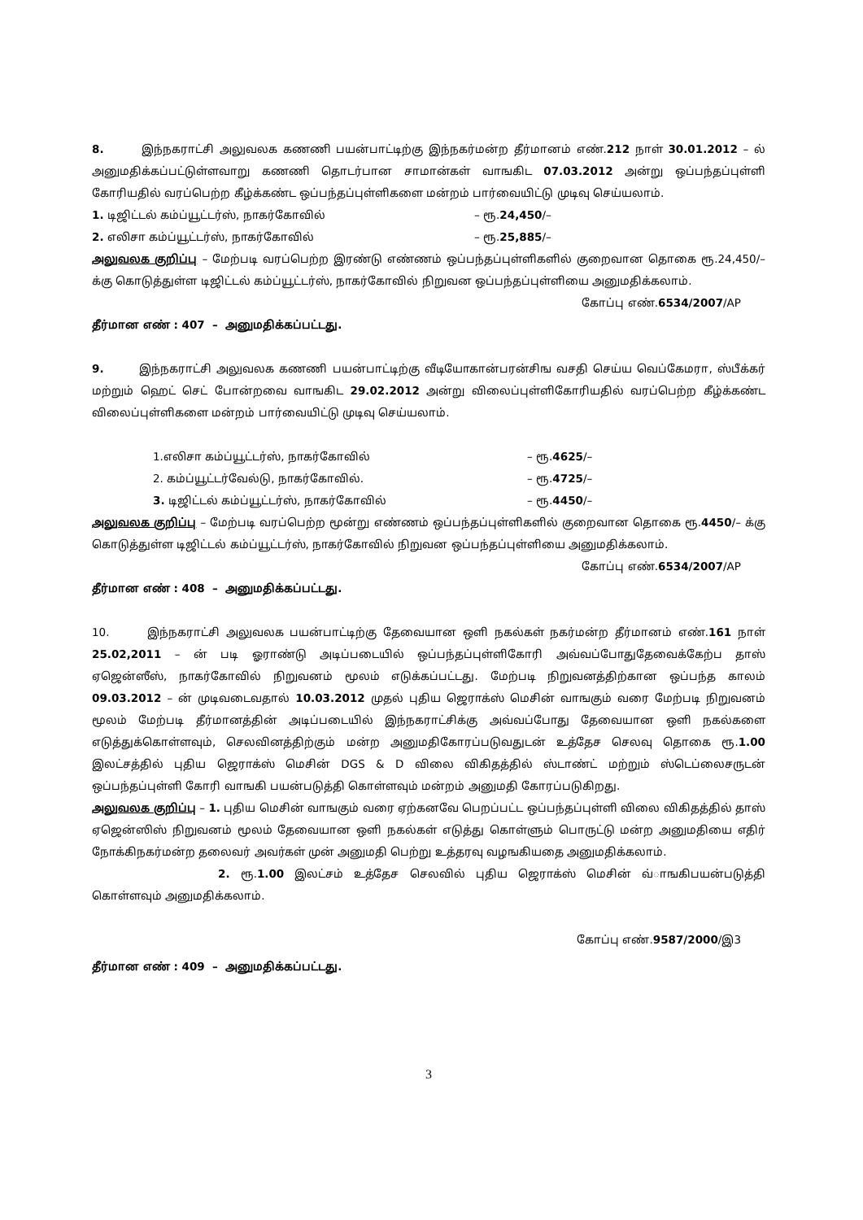8. இந்நகராட்சி அலுவலக கணணி பயன்பாட்டிற்கு இந்நகர்மன்ற தீர்மானம் எண்.212 நாள் 30.01.2012 – ல் அனுமதிக்கப்பட்டுள்ளவாறு கணணி தொடர்பான சாமான்கள் வாஙகிட 07.03.2012 அன்று ஒப்பந்தப்புள்ளி கோரியதில் வரப்பெற்ற கீழ்க்கண்ட ஒப்பந்தப்புள்ளிகளை மன்றம் பார்வையிட்டு முடிவு செய்யலாம்.
1. டிஜிட்டல் கம்ப்யூட்டர்ஸ், நாகர்கோவில் – ரூ.24,450/–
2. எலிசா கம்ப்யூட்டர்ஸ், நாகர்கோவில் – ரூ.25,885/–
அலுவலக குறிப்பு – மேற்படி வரப்பெற்ற இரண்டு எண்ணம் ஒப்பந்தப்புள்ளிகளில் குறைவான தொகை ரூ.24,450/– க்கு கொடுத்துள்ள டிஜிட்டல் கம்ப்யூட்டர்ஸ், நாகர்கோவில் நிறுவன ஒப்பந்தப்புள்ளியை அனுமதிக்கலாம்.
கோப்பு எண்.6534/2007/AP
தீர்மான எண் : 407 – அனுமதிக்கப்பட்டது.
9. இந்நகராட்சி அலுவலக கணணி பயன்பாட்டிற்கு வீடியோகான்பரன்சிங வசதி செய்ய வெப்கேமரா, ஸ்பீக்கர் மற்றும் ஹெட் செட் போன்றவை வாஙகிட 29.02.2012 அன்று விலைப்புள்ளிகோரியதில் வரப்பெற்ற கீழ்க்கண்ட விலைப்புள்ளிகளை மன்றம் பார்வையிட்டு முடிவு செய்யலாம்.
1.எலிசா கம்ப்யூட்டர்ஸ், நாகர்கோவில் – ரூ.4625/–
2. கம்ப்யூட்டர்வேல்டு, நாகர்கோவில். – ரூ.4725/–
3. டிஜிட்டல் கம்ப்யூட்டர்ஸ், நாகர்கோவில் – ரூ.4450/–
அலுவலக குறிப்பு – மேற்படி வரப்பெற்ற மூன்று எண்ணம் ஒப்பந்தப்புள்ளிகளில் குறைவான தொகை ரூ.4450/– க்கு கொடுத்துள்ள டிஜிட்டல் கம்ப்யூட்டர்ஸ், நாகர்கோவில் நிறுவன ஒப்பந்தப்புள்ளியை அனுமதிக்கலாம்.
கோப்பு எண்.6534/2007/AP
தீர்மான எண் : 408 – அனுமதிக்கப்பட்டது.
10. இந்நகராட்சி அலுவலக பயன்பாட்டிற்கு தேவையான ஒளி நகல்கள் நகர்மன்ற தீர்மானம் எண்.161 நாள் 25.02,2011 – ன் படி ஓராண்டு அடிப்படையில் ஒப்பந்தப்புள்ளிகோரி அவ்வப்போதுதேவைக்கேற்ப தாஸ் ஏஜென்ஸீஸ், நாகர்கோவில் நிறுவனம் மூலம் எடுக்கப்பட்டது. மேற்படி நிறுவனத்திற்கான ஒப்பந்த காலம் 09.03.2012 – ன் முடிவடைவதால் 10.03.2012 முதல் புதிய ஜெராக்ஸ் மெசின் வாஙகும் வரை மேற்படி நிறுவனம் மூலம் மேற்படி தீர்மானத்தின் அடிப்படையில் இந்நகராட்சிக்கு அவ்வப்போது தேவையான ஒளி நகல்களை எடுத்துக்கொள்ளவும், செலவினத்திற்கும் மன்ற அனுமதிகோரப்படுவதுடன் உத்தேச செலவு தொகை ரூ.1.00 இலட்சத்தில் புதிய ஜெராக்ஸ் மெசின் DGS & D விலை விகிதத்தில் ஸ்டாண்ட் மற்றும் ஸ்டெப்லைசருடன் ஒப்பந்தப்புள்ளி கோரி வாஙகி பயன்படுத்தி கொள்ளவும் மன்றம் அனுமதி கோரப்படுகிறது.
அலுவலக குறிப்பு – 1. புதிய மெசின் வாஙகும் வரை ஏற்கனவே பெறப்பட்ட ஒப்பந்தப்புள்ளி விலை விகிதத்தில் தாஸ் ஏஜென்ஸிஸ் நிறுவனம் மூலம் தேவையான ஒளி நகல்கள் எடுத்து கொள்ளும் பொருட்டு மன்ற அனுமதியை எதிர் நோக்கிநகர்மன்ற தலைவர் அவர்கள் முன் அனுமதி பெற்று உத்தரவு வழஙகியதை அனுமதிக்கலாம்.
2. ரூ.1.00 இலட்சம் உத்தேச செலவில் புதிய ஜெராக்ஸ் மெசின் வ்ாஙகிபயன்படுத்தி கொள்ளவும் அனுமதிக்கலாம்.
கோப்பு எண்.9587/2000/இ3
தீர்மான எண் : 409 – அனுமதிக்கப்பட்டது.
3